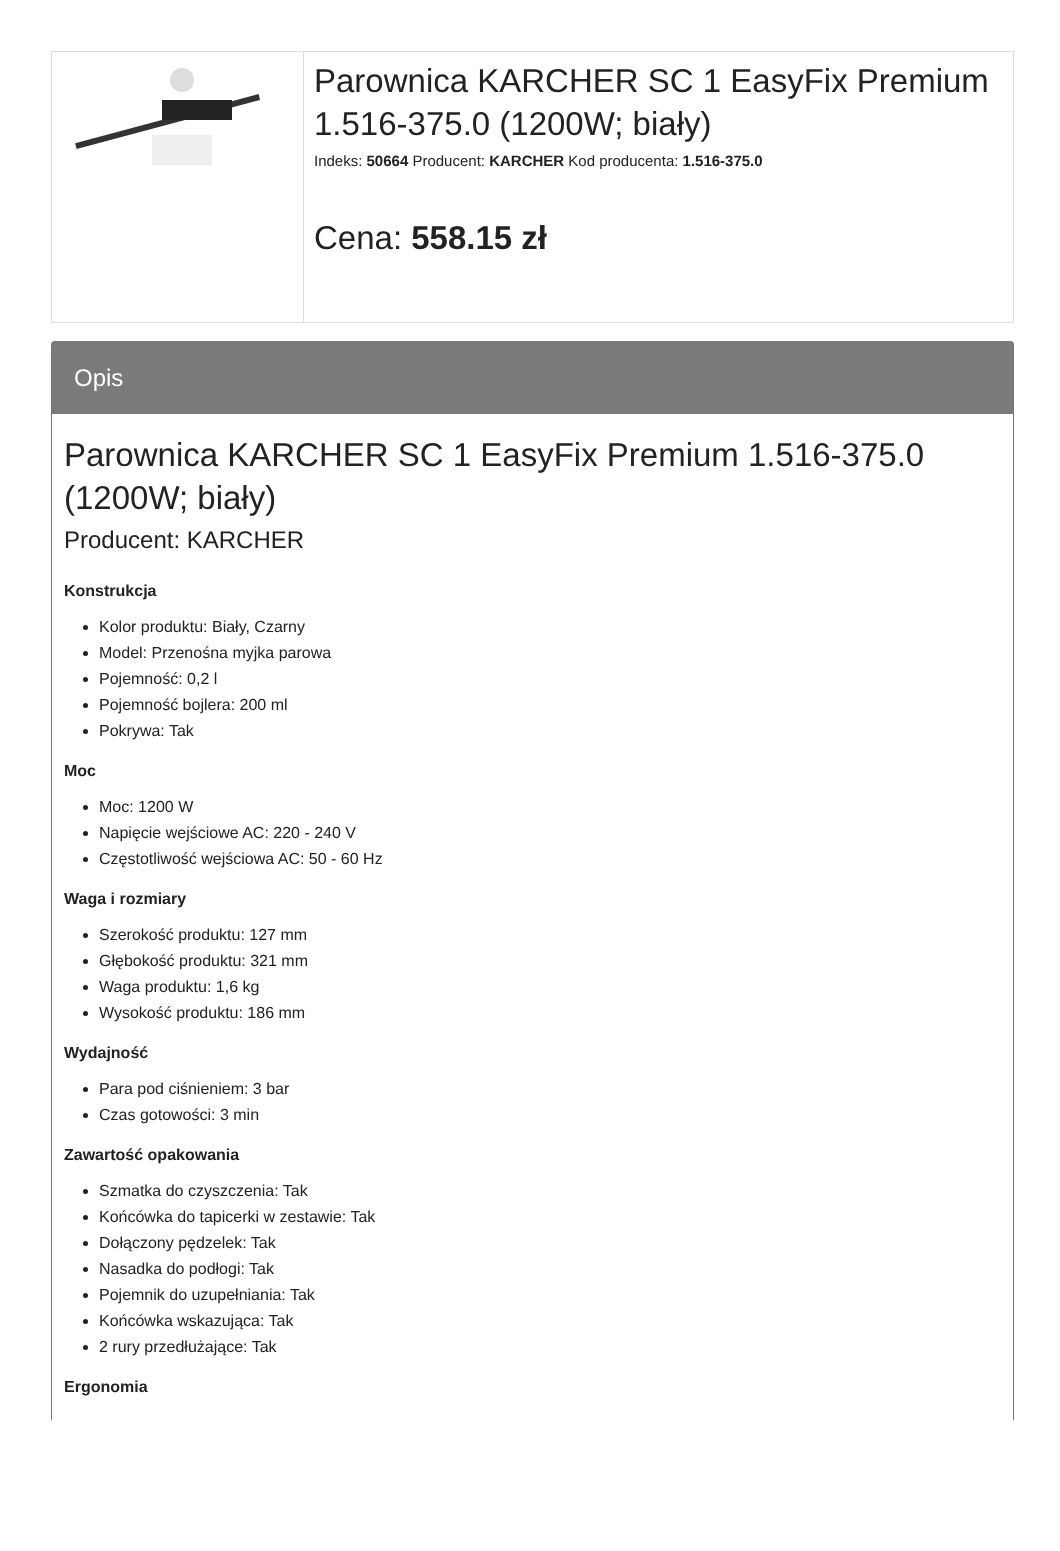Parownica KARCHER SC 1 EasyFix Premium 1.516-375.0 (1200W; biały)
Indeks: 50664 Producent: KARCHER Kod producenta: 1.516-375.0
Cena: 558.15 zł
Opis
Parownica KARCHER SC 1 EasyFix Premium 1.516-375.0 (1200W; biały)
Producent: KARCHER
Konstrukcja
Kolor produktu: Biały, Czarny
Model: Przenośna myjka parowa
Pojemność: 0,2 l
Pojemność bojlera: 200 ml
Pokrywa: Tak
Moc
Moc: 1200 W
Napięcie wejściowe AC: 220 - 240 V
Częstotliwość wejściowa AC: 50 - 60 Hz
Waga i rozmiary
Szerokość produktu: 127 mm
Głębokość produktu: 321 mm
Waga produktu: 1,6 kg
Wysokość produktu: 186 mm
Wydajność
Para pod ciśnieniem: 3 bar
Czas gotowości: 3 min
Zawartość opakowania
Szmatka do czyszczenia: Tak
Końcówka do tapicerki w zestawie: Tak
Dołączony pędzelek: Tak
Nasadka do podłogi: Tak
Pojemnik do uzupełniania: Tak
Końcówka wskazująca: Tak
2 rury przedłużające: Tak
Ergonomia